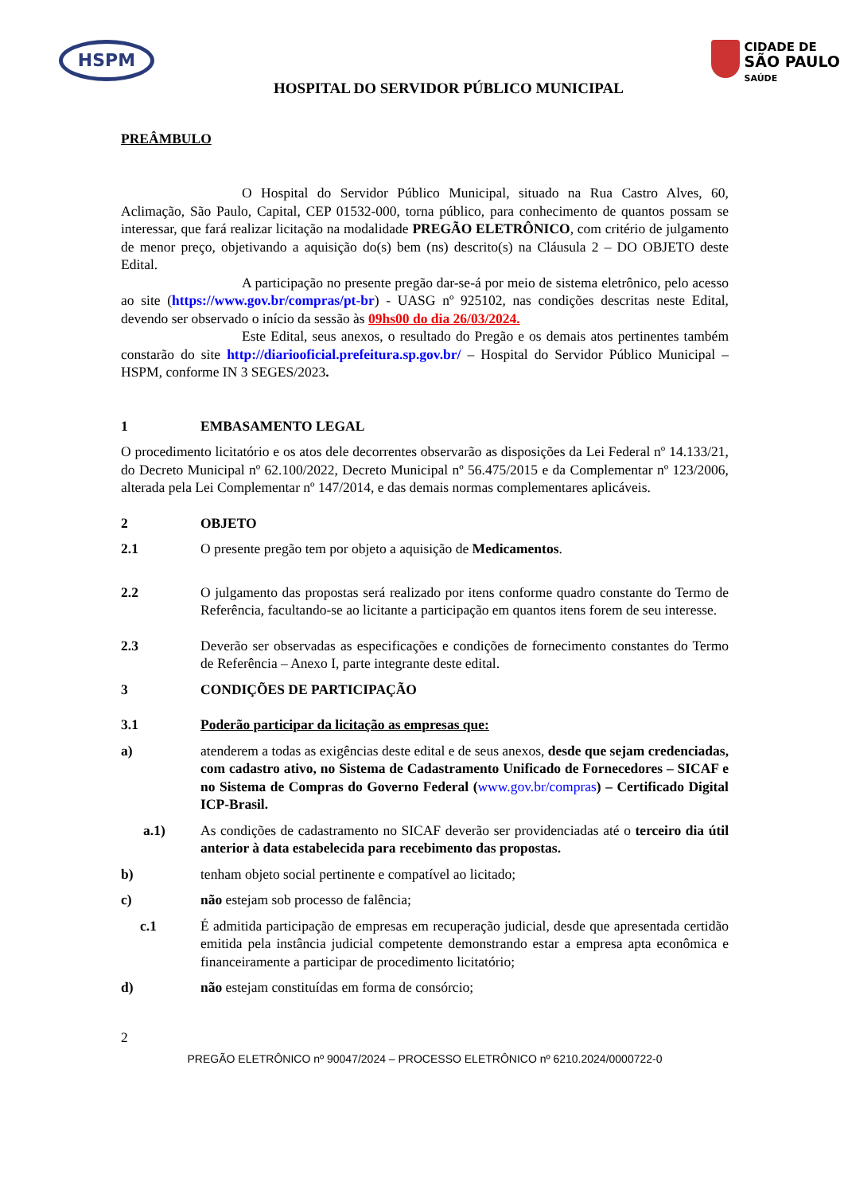HSPM
CIDADE DE
SÃO PAULO
SAÚDE
HOSPITAL DO SERVIDOR PÚBLICO MUNICIPAL
PREÂMBULO
O Hospital do Servidor Público Municipal, situado na Rua Castro Alves, 60, Aclimação, São Paulo, Capital, CEP 01532-000, torna público, para conhecimento de quantos possam se interessar, que fará realizar licitação na modalidade PREGÃO ELETRÔNICO, com critério de julgamento de menor preço, objetivando a aquisição do(s) bem (ns) descrito(s) na Cláusula 2 – DO OBJETO deste Edital.
A participação no presente pregão dar-se-á por meio de sistema eletrônico, pelo acesso ao site (https://www.gov.br/compras/pt-br) - UASG nº 925102, nas condições descritas neste Edital, devendo ser observado o início da sessão às 09hs00 do dia 26/03/2024.
Este Edital, seus anexos, o resultado do Pregão e os demais atos pertinentes também constarão do site http://diariooficial.prefeitura.sp.gov.br/ – Hospital do Servidor Público Municipal – HSPM, conforme IN 3 SEGES/2023.
1 EMBASAMENTO LEGAL
O procedimento licitatório e os atos dele decorrentes observarão as disposições da Lei Federal nº 14.133/21, do Decreto Municipal nº 62.100/2022, Decreto Municipal nº 56.475/2015 e da Complementar nº 123/2006, alterada pela Lei Complementar nº 147/2014, e das demais normas complementares aplicáveis.
2 OBJETO
2.1 O presente pregão tem por objeto a aquisição de Medicamentos.
2.2 O julgamento das propostas será realizado por itens conforme quadro constante do Termo de Referência, facultando-se ao licitante a participação em quantos itens forem de seu interesse.
2.3 Deverão ser observadas as especificações e condições de fornecimento constantes do Termo de Referência – Anexo I, parte integrante deste edital.
3 CONDIÇÕES DE PARTICIPAÇÃO
3.1 Poderão participar da licitação as empresas que:
a) atenderem a todas as exigências deste edital e de seus anexos, desde que sejam credenciadas, com cadastro ativo, no Sistema de Cadastramento Unificado de Fornecedores – SICAF e no Sistema de Compras do Governo Federal (www.gov.br/compras) – Certificado Digital ICP-Brasil.
a.1) As condições de cadastramento no SICAF deverão ser providenciadas até o terceiro dia útil anterior à data estabelecida para recebimento das propostas.
b) tenham objeto social pertinente e compatível ao licitado;
c) não estejam sob processo de falência;
c.1 É admitida participação de empresas em recuperação judicial, desde que apresentada certidão emitida pela instância judicial competente demonstrando estar a empresa apta econômica e financeiramente a participar de procedimento licitatório;
d) não estejam constituídas em forma de consórcio;
2
PREGÃO ELETRÔNICO nº 90047/2024 – PROCESSO ELETRÔNICO nº 6210.2024/0000722-0